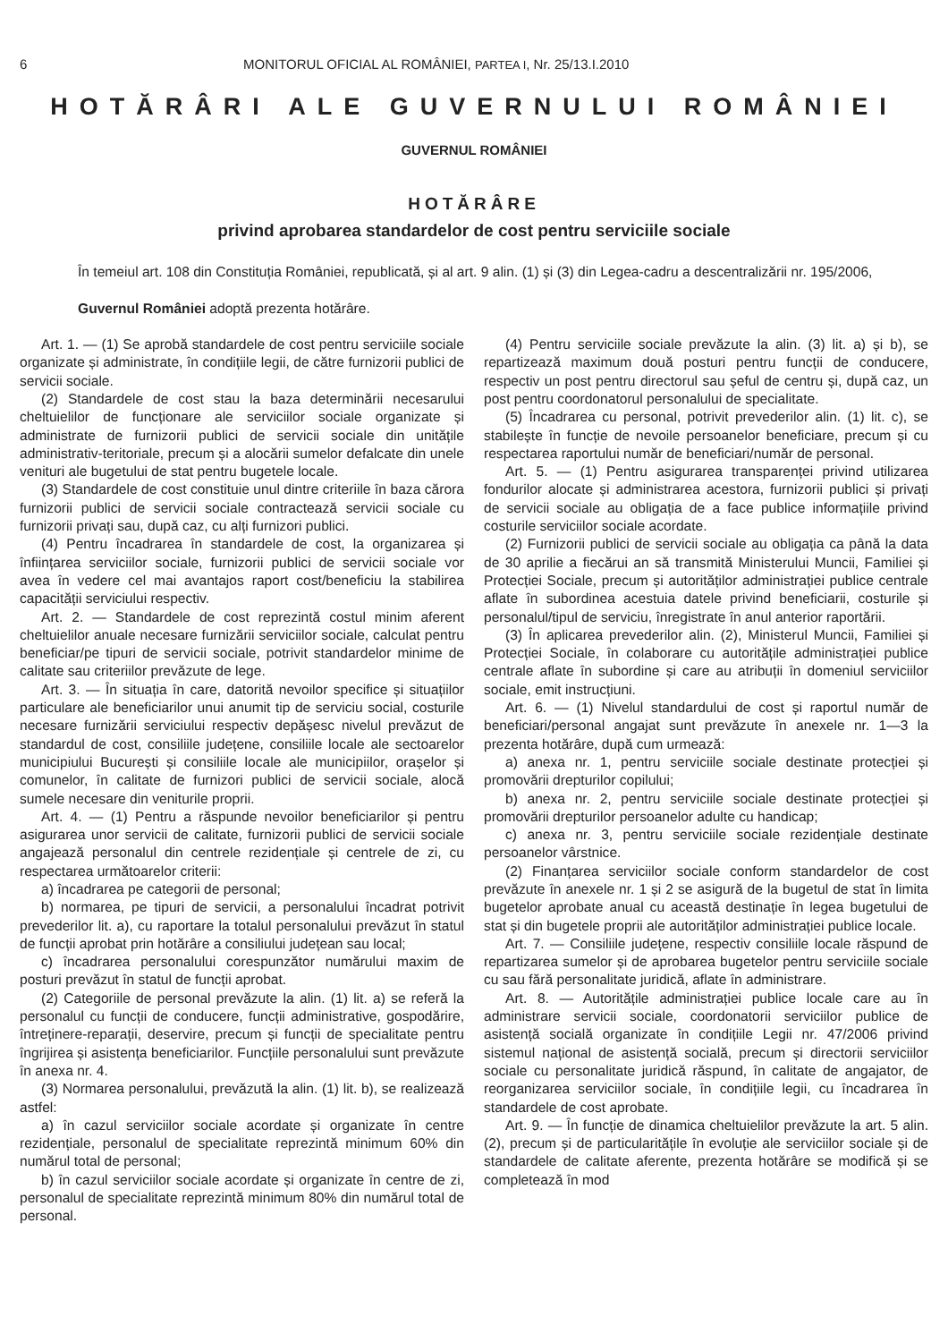6 MONITORUL OFICIAL AL ROMÂNIEI, PARTEA I, Nr. 25/13.I.2010
HOTĂRÂRI ALE GUVERNULUI ROMÂNIEI
GUVERNUL ROMÂNIEI
HOTĂRÂRE
privind aprobarea standardelor de cost pentru serviciile sociale
În temeiul art. 108 din Constituția României, republicată, și al art. 9 alin. (1) și (3) din Legea-cadru a descentralizării nr. 195/2006,
Guvernul României adoptă prezenta hotărâre.
Art. 1. — (1) Se aprobă standardele de cost pentru serviciile sociale organizate și administrate, în condițiile legii, de către furnizorii publici de servicii sociale.
(2) Standardele de cost stau la baza determinării necesarului cheltuielilor de funcționare ale serviciilor sociale organizate și administrate de furnizorii publici de servicii sociale din unitățile administrativ-teritoriale, precum și a alocării sumelor defalcate din unele venituri ale bugetului de stat pentru bugetele locale.
(3) Standardele de cost constituie unul dintre criteriile în baza cărora furnizorii publici de servicii sociale contractează servicii sociale cu furnizorii privați sau, după caz, cu alți furnizori publici.
(4) Pentru încadrarea în standardele de cost, la organizarea și înființarea serviciilor sociale, furnizorii publici de servicii sociale vor avea în vedere cel mai avantajos raport cost/beneficiu la stabilirea capacității serviciului respectiv.
Art. 2. — Standardele de cost reprezintă costul minim aferent cheltuielilor anuale necesare furnizării serviciilor sociale, calculat pentru beneficiar/pe tipuri de servicii sociale, potrivit standardelor minime de calitate sau criteriilor prevăzute de lege.
Art. 3. — În situația în care, datorită nevoilor specifice și situațiilor particulare ale beneficiarilor unui anumit tip de serviciu social, costurile necesare furnizării serviciului respectiv depășesc nivelul prevăzut de standardul de cost, consiliile județene, consiliile locale ale sectoarelor municipiului București și consiliile locale ale municipiilor, orașelor și comunelor, în calitate de furnizori publici de servicii sociale, alocă sumele necesare din veniturile proprii.
Art. 4. — (1) Pentru a răspunde nevoilor beneficiarilor și pentru asigurarea unor servicii de calitate, furnizorii publici de servicii sociale angajează personalul din centrele rezidențiale și centrele de zi, cu respectarea următoarelor criterii:
a) încadrarea pe categorii de personal;
b) normarea, pe tipuri de servicii, a personalului încadrat potrivit prevederilor lit. a), cu raportare la totalul personalului prevăzut în statul de funcții aprobat prin hotărâre a consiliului județean sau local;
c) încadrarea personalului corespunzător numărului maxim de posturi prevăzut în statul de funcții aprobat.
(2) Categoriile de personal prevăzute la alin. (1) lit. a) se referă la personalul cu funcții de conducere, funcții administrative, gospodărire, întreținere-reparații, deservire, precum și funcții de specialitate pentru îngrijirea și asistența beneficiarilor. Funcțiile personalului sunt prevăzute în anexa nr. 4.
(3) Normarea personalului, prevăzută la alin. (1) lit. b), se realizează astfel:
a) în cazul serviciilor sociale acordate și organizate în centre rezidențiale, personalul de specialitate reprezintă minimum 60% din numărul total de personal;
b) în cazul serviciilor sociale acordate și organizate în centre de zi, personalul de specialitate reprezintă minimum 80% din numărul total de personal.
(4) Pentru serviciile sociale prevăzute la alin. (3) lit. a) și b), se repartizează maximum două posturi pentru funcții de conducere, respectiv un post pentru directorul sau șeful de centru și, după caz, un post pentru coordonatorul personalului de specialitate.
(5) Încadrarea cu personal, potrivit prevederilor alin. (1) lit. c), se stabilește în funcție de nevoile persoanelor beneficiare, precum și cu respectarea raportului număr de beneficiari/număr de personal.
Art. 5. — (1) Pentru asigurarea transparenței privind utilizarea fondurilor alocate și administrarea acestora, furnizorii publici și privați de servicii sociale au obligația de a face publice informațiile privind costurile serviciilor sociale acordate.
(2) Furnizorii publici de servicii sociale au obligația ca până la data de 30 aprilie a fiecărui an să transmită Ministerului Muncii, Familiei și Protecției Sociale, precum și autorităților administrației publice centrale aflate în subordinea acestuia datele privind beneficiarii, costurile și personalul/tipul de serviciu, înregistrate în anul anterior raportării.
(3) În aplicarea prevederilor alin. (2), Ministerul Muncii, Familiei și Protecției Sociale, în colaborare cu autoritățile administrației publice centrale aflate în subordine și care au atribuții în domeniul serviciilor sociale, emit instrucțiuni.
Art. 6. — (1) Nivelul standardului de cost și raportul număr de beneficiari/personal angajat sunt prevăzute în anexele nr. 1—3 la prezenta hotărâre, după cum urmează:
a) anexa nr. 1, pentru serviciile sociale destinate protecției și promovării drepturilor copilului;
b) anexa nr. 2, pentru serviciile sociale destinate protecției și promovării drepturilor persoanelor adulte cu handicap;
c) anexa nr. 3, pentru serviciile sociale rezidențiale destinate persoanelor vârstnice.
(2) Finanțarea serviciilor sociale conform standardelor de cost prevăzute în anexele nr. 1 și 2 se asigură de la bugetul de stat în limita bugetelor aprobate anual cu această destinație în legea bugetului de stat și din bugetele proprii ale autorităților administrației publice locale.
Art. 7. — Consiliile județene, respectiv consiliile locale răspund de repartizarea sumelor și de aprobarea bugetelor pentru serviciile sociale cu sau fără personalitate juridică, aflate în administrare.
Art. 8. — Autoritățile administrației publice locale care au în administrare servicii sociale, coordonatorii serviciilor publice de asistență socială organizate în condițiile Legii nr. 47/2006 privind sistemul național de asistență socială, precum și directorii serviciilor sociale cu personalitate juridică răspund, în calitate de angajator, de reorganizarea serviciilor sociale, în condițiile legii, cu încadrarea în standardele de cost aprobate.
Art. 9. — În funcție de dinamica cheltuielilor prevăzute la art. 5 alin. (2), precum și de particularitățile în evoluție ale serviciilor sociale și de standardele de calitate aferente, prezenta hotărâre se modifică și se completează în mod